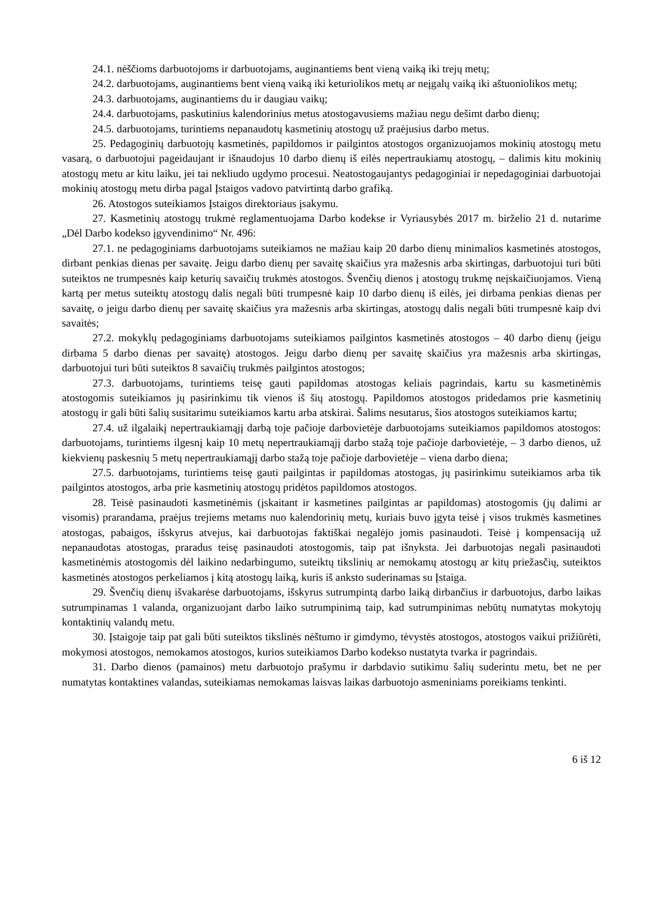24.1. nėščioms darbuotojoms ir darbuotojams, auginantiems bent vieną vaiką iki trejų metų;
24.2. darbuotojams, auginantiems bent vieną vaiką iki keturiolikos metų ar neįgalų vaiką iki aštuoniolikos metų;
24.3. darbuotojams, auginantiems du ir daugiau vaikų;
24.4. darbuotojams, paskutinius kalendorinius metus atostogavusiems mažiau negu dešimt darbo dienų;
24.5. darbuotojams, turintiems nepanaudotų kasmetinių atostogų už praėjusius darbo metus.
25. Pedagoginių darbuotojų kasmetinės, papildomos ir pailgintos atostogos organizuojamos mokinių atostogų metu vasarą, o darbuotojui pageidaujant ir išnaudojus 10 darbo dienų iš eilės nepertraukiamų atostogų, – dalimis kitu mokinių atostogų metu ar kitu laiku, jei tai nekliudo ugdymo procesui. Neatostogaujantys pedagoginiai ir nepedagoginiai darbuotojai mokinių atostogų metu dirba pagal Įstaigos vadovo patvirtintą darbo grafiką.
26. Atostogos suteikiamos Įstaigos direktoriaus įsakymu.
27. Kasmetinių atostogų trukmė reglamentuojama Darbo kodekse ir Vyriausybės 2017 m. birželio 21 d. nutarime „Dėl Darbo kodekso įgyvendinimo“ Nr. 496:
27.1. ne pedagoginiams darbuotojams suteikiamos ne mažiau kaip 20 darbo dienų minimalios kasmetinės atostogos, dirbant penkias dienas per savaitę. Jeigu darbo dienų per savaitę skaičius yra mažesnis arba skirtingas, darbuotojui turi būti suteiktos ne trumpesnės kaip keturių savaičių trukmės atostogos. Švenčių dienos į atostogų trukmę neįskaičiuojamos. Vieną kartą per metus suteiktų atostogų dalis negali būti trumpesnė kaip 10 darbo dienų iš eilės, jei dirbama penkias dienas per savaitę, o jeigu darbo dienų per savaitę skaičius yra mažesnis arba skirtingas, atostogų dalis negali būti trumpesnė kaip dvi savaitės;
27.2. mokyklų pedagoginiams darbuotojams suteikiamos pailgintos kasmetinės atostogos – 40 darbo dienų (jeigu dirbama 5 darbo dienas per savaitę) atostogos. Jeigu darbo dienų per savaitę skaičius yra mažesnis arba skirtingas, darbuotojui turi būti suteiktos 8 savaičių trukmės pailgintos atostogos;
27.3. darbuotojams, turintiems teisę gauti papildomas atostogas keliais pagrindais, kartu su kasmetinėmis atostogomis suteikiamos jų pasirinkimu tik vienos iš šių atostogų. Papildomos atostogos pridedamos prie kasmetinių atostogų ir gali būti šalių susitarimu suteikiamos kartu arba atskirai. Šalims nesutarus, šios atostogos suteikiamos kartu;
27.4. už ilgalaikį nepertraukiamąjį darbą toje pačioje darbovietėje darbuotojams suteikiamos papildomos atostogos: darbuotojams, turintiems ilgesnį kaip 10 metų nepertraukiamąjį darbo stažą toje pačioje darbovietėje, – 3 darbo dienos, už kiekvienų paskesnių 5 metų nepertraukiamąjį darbo stažą toje pačioje darbovietėje – viena darbo diena;
27.5. darbuotojams, turintiems teisę gauti pailgintas ir papildomas atostogas, jų pasirinkimu suteikiamos arba tik pailgintos atostogos, arba prie kasmetinių atostogų pridėtos papildomos atostogos.
28. Teisė pasinaudoti kasmetinėmis (įskaitant ir kasmetines pailgintas ar papildomas) atostogomis (jų dalimi ar visomis) prarandama, praėjus trejiems metams nuo kalendorinių metų, kuriais buvo įgyta teisė į visos trukmės kasmetines atostogas, pabaigos, išskyrus atvejus, kai darbuotojas faktiškai negalėjo jomis pasinaudoti. Teisė į kompensaciją už nepanaudotas atostogas, praradus teisę pasinaudoti atostogomis, taip pat išnyksta. Jei darbuotojas negali pasinaudoti kasmetinėmis atostogomis dėl laikino nedarbingumo, suteiktų tikslinių ar nemokamų atostogų ar kitų priežasčių, suteiktos kasmetinės atostogos perkeliamos į kitą atostogų laiką, kuris iš anksto suderinamas su Įstaiga.
29. Švenčių dienų išvakarėse darbuotojams, išskyrus sutrumpintą darbo laiką dirbančius ir darbuotojus, darbo laikas sutrumpinamas 1 valanda, organizuojant darbo laiko sutrumpinimą taip, kad sutrumpinimas nebūtų numatytas mokytojų kontaktinių valandų metu.
30. Įstaigoje taip pat gali būti suteiktos tikslinės nėštumo ir gimdymo, tėvystės atostogos, atostogos vaikui prižiūrėti, mokymosi atostogos, nemokamos atostogos, kurios suteikiamos Darbo kodekso nustatyta tvarka ir pagrindais.
31. Darbo dienos (pamainos) metu darbuotojo prašymu ir darbdavio sutikimu šalių suderintu metu, bet ne per numatytas kontaktines valandas, suteikiamas nemokamas laisvas laikas darbuotojo asmeniniams poreikiams tenkinti.
6 iš 12